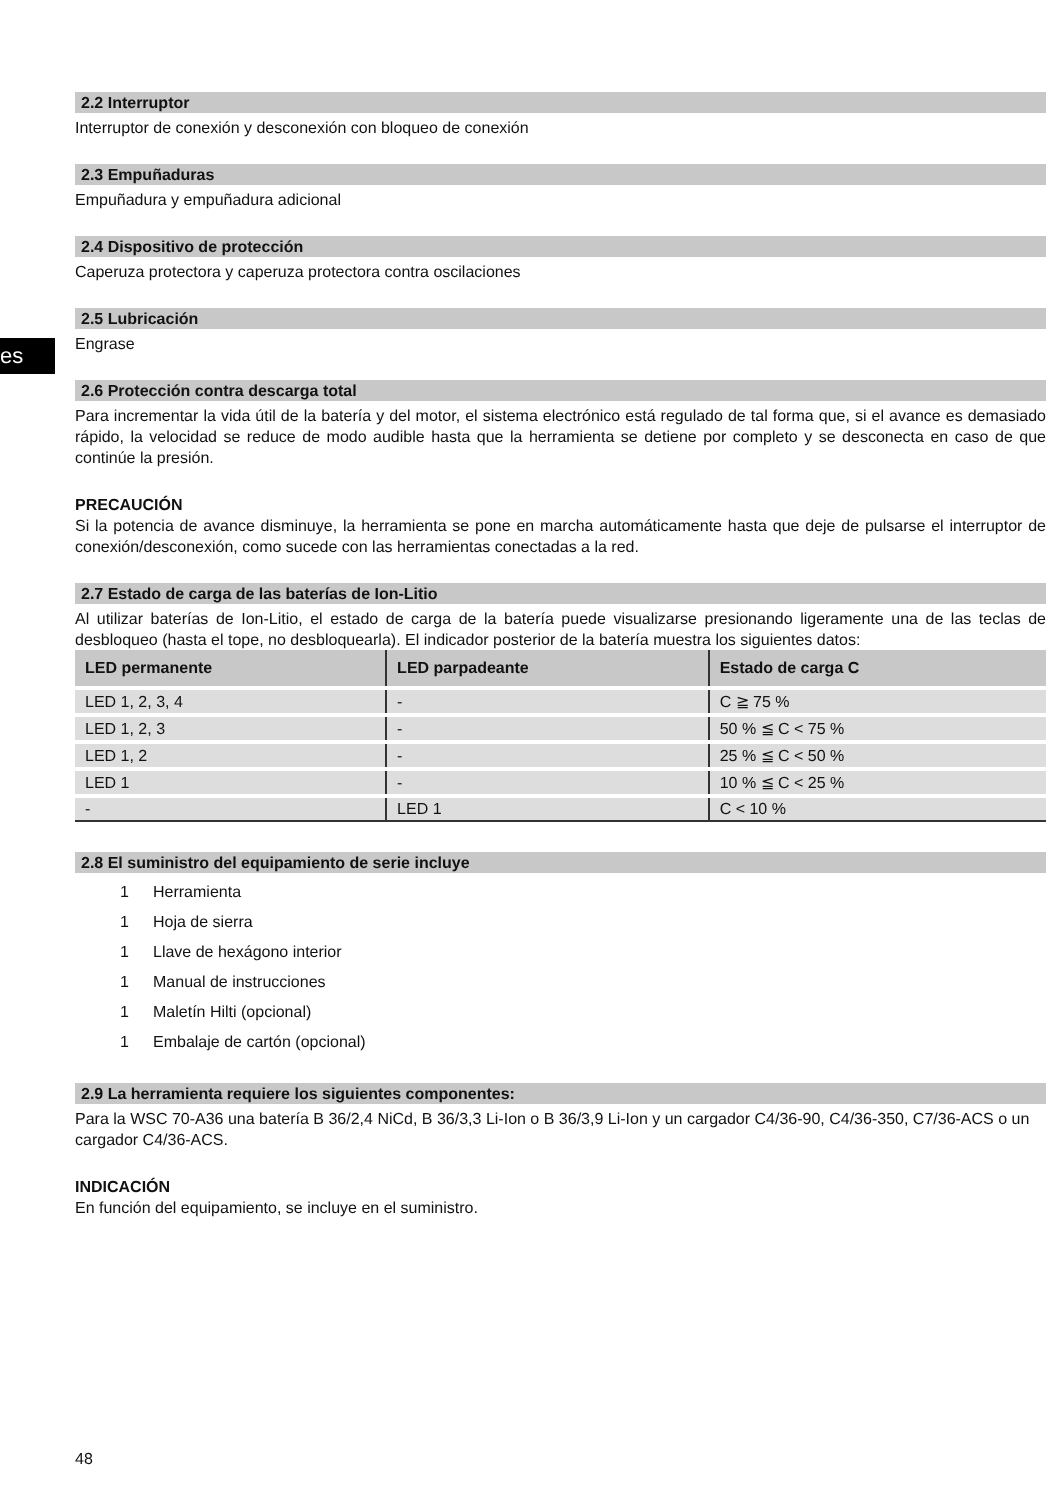es
2.2 Interruptor
Interruptor de conexión y desconexión con bloqueo de conexión
2.3 Empuñaduras
Empuñadura y empuñadura adicional
2.4 Dispositivo de protección
Caperuza protectora y caperuza protectora contra oscilaciones
2.5 Lubricación
Engrase
2.6 Protección contra descarga total
Para incrementar la vida útil de la batería y del motor, el sistema electrónico está regulado de tal forma que, si el avance es demasiado rápido, la velocidad se reduce de modo audible hasta que la herramienta se detiene por completo y se desconecta en caso de que continúe la presión.
PRECAUCIÓN
Si la potencia de avance disminuye, la herramienta se pone en marcha automáticamente hasta que deje de pulsarse el interruptor de conexión/desconexión, como sucede con las herramientas conectadas a la red.
2.7 Estado de carga de las baterías de Ion-Litio
Al utilizar baterías de Ion-Litio, el estado de carga de la batería puede visualizarse presionando ligeramente una de las teclas de desbloqueo (hasta el tope, no desbloquearla). El indicador posterior de la batería muestra los siguientes datos:
| LED permanente | LED parpadeante | Estado de carga C |
| --- | --- | --- |
| LED 1, 2, 3, 4 | - | C ≧ 75 % |
| LED 1, 2, 3 | - | 50 % ≦ C < 75 % |
| LED 1, 2 | - | 25 % ≦ C < 50 % |
| LED 1 | - | 10 % ≦ C < 25 % |
| - | LED 1 | C < 10 % |
2.8 El suministro del equipamiento de serie incluye
1 Herramienta
1 Hoja de sierra
1 Llave de hexágono interior
1 Manual de instrucciones
1 Maletín Hilti (opcional)
1 Embalaje de cartón (opcional)
2.9 La herramienta requiere los siguientes componentes:
Para la WSC 70-A36 una batería B 36/2,4 NiCd, B 36/3,3 Li-Ion o B 36/3,9 Li-Ion y un cargador C4/36-90, C4/36-350, C7/36-ACS o un cargador C4/36-ACS.
INDICACIÓN
En función del equipamiento, se incluye en el suministro.
48